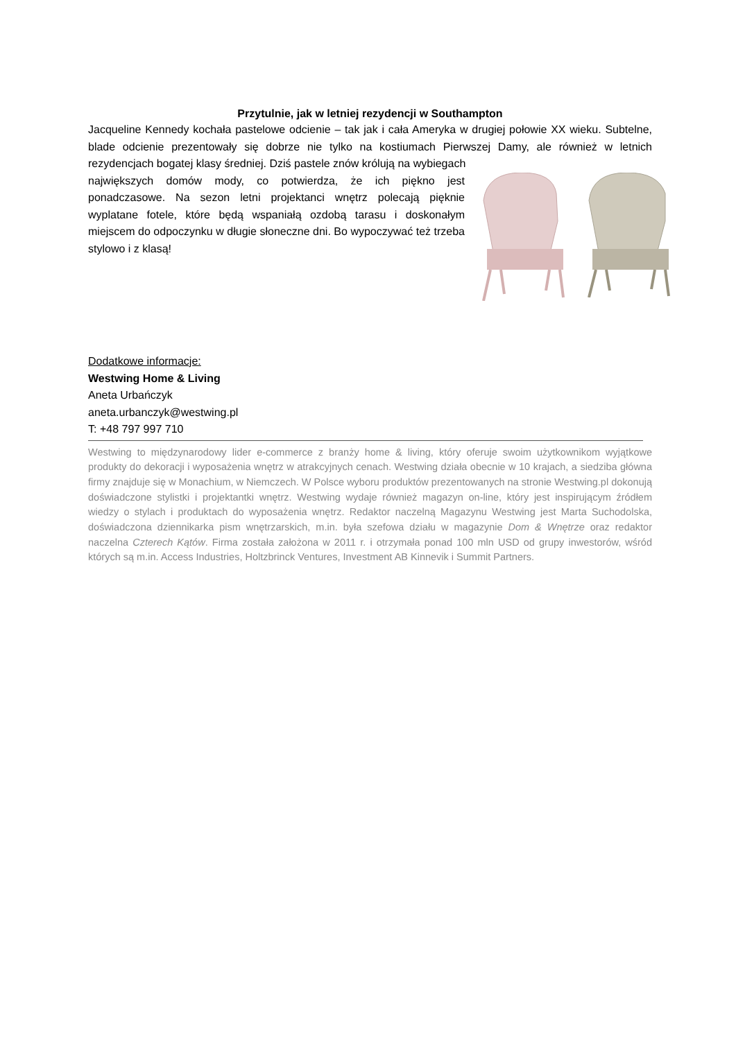Przytulnie, jak w letniej rezydencji w Southampton
Jacqueline Kennedy kochała pastelowe odcienie – tak jak i cała Ameryka w drugiej połowie XX wieku. Subtelne, blade odcienie prezentowały się dobrze nie tylko na kostiumach Pierwszej Damy, ale również w letnich rezydencjach bogatej klasy średniej. Dziś pastele znów królują na wybiegach
największych domów mody, co potwierdza, że ich piękno jest ponadczasowe. Na sezon letni projektanci wnętrz polecają pięknie wyplatane fotele, które będą wspaniałą ozdobą tarasu i doskonałym miejscem do odpoczynku w długie słoneczne dni. Bo wypoczywać też trzeba stylowo i z klasą!
Dodatkowe informacje:
Westwing Home & Living
Aneta Urbańczyk
aneta.urbanczyk@westwing.pl
T: +48 797 997 710
Westwing to międzynarodowy lider e-commerce z branży home & living, który oferuje swoim użytkownikom wyjątkowe produkty do dekoracji i wyposażenia wnętrz w atrakcyjnych cenach. Westwing działa obecnie w 10 krajach, a siedziba główna firmy znajduje się w Monachium, w Niemczech. W Polsce wyboru produktów prezentowanych na stronie Westwing.pl dokonują doświadczone stylistki i projektantki wnętrz. Westwing wydaje również magazyn on-line, który jest inspirującym źródłem wiedzy o stylach i produktach do wyposażenia wnętrz. Redaktor naczelną Magazynu Westwing jest Marta Suchodolska, doświadczona dziennikarka pism wnętrzarskich, m.in. była szefowa działu w magazynie Dom & Wnętrze oraz redaktor naczelna Czterech Kątów. Firma została założona w 2011 r. i otrzymała ponad 100 mln USD od grupy inwestorów, wśród których są m.in. Access Industries, Holtzbrinck Ventures, Investment AB Kinnevik i Summit Partners.